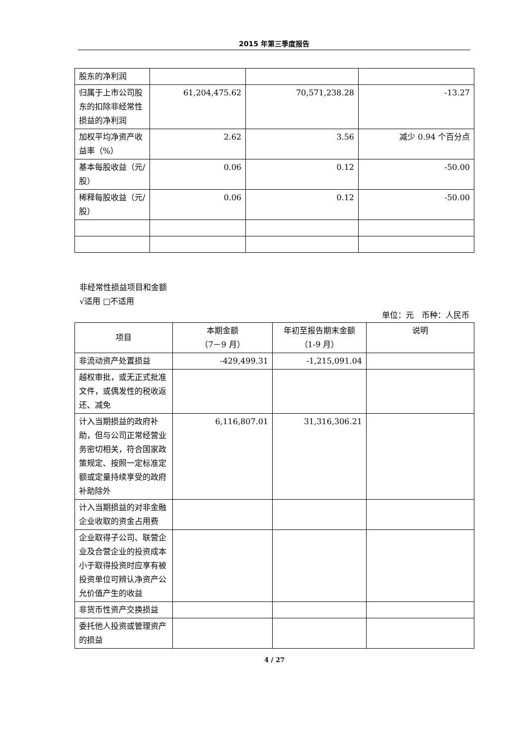2015 年第三季度报告
| 股东的净利润 | | | |
| 归属于上市公司股东的扣除非经常性损益的净利润 | 61,204,475.62 | 70,571,238.28 | -13.27 |
| 加权平均净资产收益率（%） | 2.62 | 3.56 | 减少 0.94 个百分点 |
| 基本每股收益（元/股） | 0.06 | 0.12 | -50.00 |
| 稀释每股收益（元/股） | 0.06 | 0.12 | -50.00 |
非经常性损益项目和金额
√适用 □不适用
单位：元　币种：人民币
| 项目 | 本期金额 （7－9 月） | 年初至报告期末金额 （1-9 月） | 说明 |
| --- | --- | --- | --- |
| 非流动资产处置损益 | -429,499.31 | -1,215,091.04 | |
| 越权审批，或无正式批准文件，或偶发性的税收返还、减免 | | | |
| 计入当期损益的政府补助，但与公司正常经营业务密切相关，符合国家政策规定、按照一定标准定额或定量持续享受的政府补助除外 | 6,116,807.01 | 31,316,306.21 | |
| 计入当期损益的对非金融企业收取的资金占用费 | | | |
| 企业取得子公司、联营企业及合营企业的投资成本小于取得投资时应享有被投资单位可辨认净资产公允价值产生的收益 | | | |
| 非货币性资产交换损益 | | | |
| 委托他人投资或管理资产的损益 | | | |
4 / 27